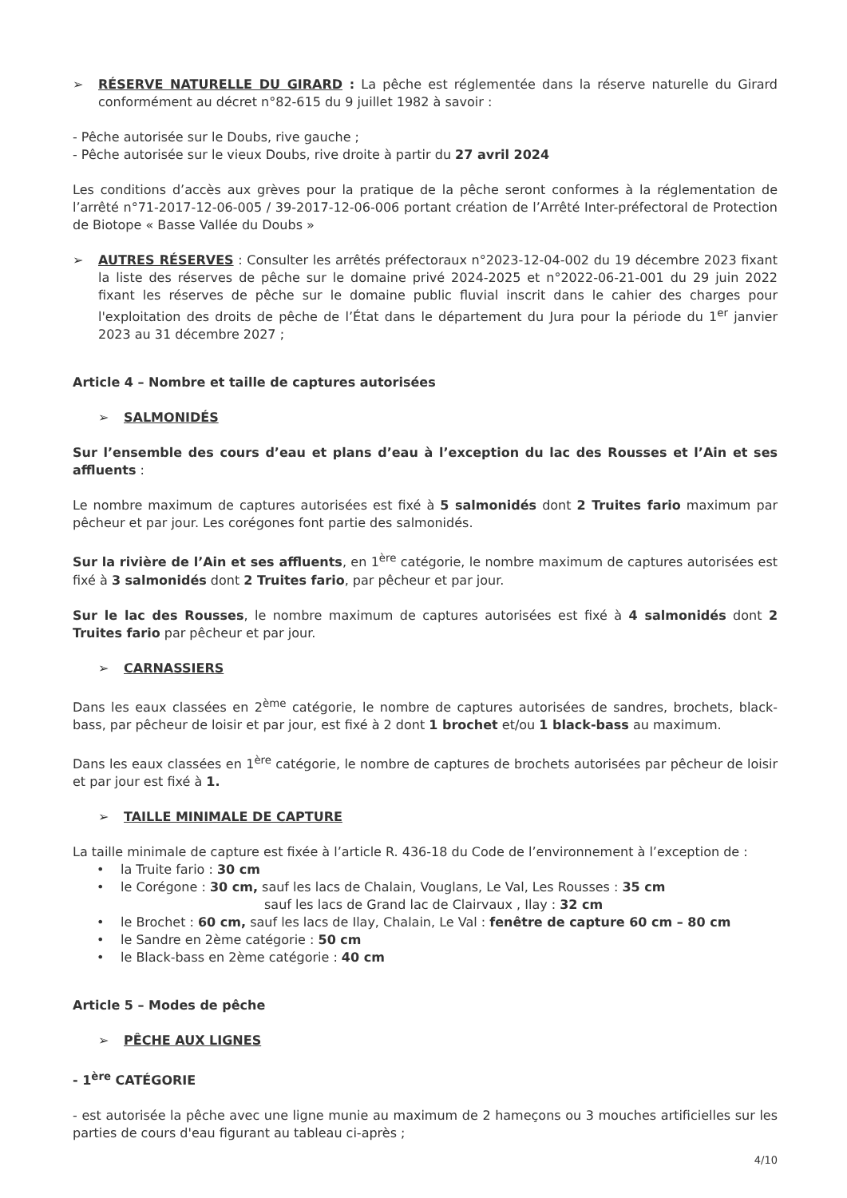➢ RÉSERVE NATURELLE DU GIRARD : La pêche est réglementée dans la réserve naturelle du Girard conformément au décret n°82-615 du 9 juillet 1982 à savoir :
- Pêche autorisée sur le Doubs, rive gauche ;
- Pêche autorisée sur le vieux Doubs, rive droite à partir du 27 avril 2024
Les conditions d’accès aux grèves pour la pratique de la pêche seront conformes à la réglementation de l’arrêté n°71-2017-12-06-005 / 39-2017-12-06-006 portant création de l’Arrêté Inter-préfectoral de Protection de Biotope « Basse Vallée du Doubs »
➢ AUTRES RÉSERVES : Consulter les arrêtés préfectoraux n°2023-12-04-002 du 19 décembre 2023 fixant la liste des réserves de pêche sur le domaine privé 2024-2025 et n°2022-06-21-001 du 29 juin 2022 fixant les réserves de pêche sur le domaine public fluvial inscrit dans le cahier des charges pour l'exploitation des droits de pêche de l’État dans le département du Jura pour la période du 1<sup>er</sup> janvier 2023 au 31 décembre 2027 ;
Article 4 – Nombre et taille de captures autorisées
➢ SALMONIDÉS
Sur l’ensemble des cours d’eau et plans d’eau à l’exception du lac des Rousses et l’Ain et ses affluents :
Le nombre maximum de captures autorisées est fixé à 5 salmonidés dont 2 Truites fario maximum par pêcheur et par jour. Les corégones font partie des salmonidés.
Sur la rivière de l’Ain et ses affluents, en 1<sup>ère</sup> catégorie, le nombre maximum de captures autorisées est fixé à 3 salmonidés dont 2 Truites fario, par pêcheur et par jour.
Sur le lac des Rousses, le nombre maximum de captures autorisées est fixé à 4 salmonidés dont 2 Truites fario par pêcheur et par jour.
➢ CARNASSIERS
Dans les eaux classées en 2<sup>ème</sup> catégorie, le nombre de captures autorisées de sandres, brochets, black-bass, par pêcheur de loisir et par jour, est fixé à 2 dont 1 brochet et/ou 1 black-bass au maximum.
Dans les eaux classées en 1<sup>ère</sup> catégorie, le nombre de captures de brochets autorisées par pêcheur de loisir et par jour est fixé à 1.
➢ TAILLE MINIMALE DE CAPTURE
La taille minimale de capture est fixée à l’article R. 436-18 du Code de l’environnement à l’exception de :
• la Truite fario : 30 cm
• le Corégone : 30 cm, sauf les lacs de Chalain, Vouglans, Le Val, Les Rousses : 35 cm
sauf les lacs de Grand lac de Clairvaux , Ilay : 32 cm
• le Brochet : 60 cm, sauf les lacs de Ilay, Chalain, Le Val : fenêtre de capture 60 cm – 80 cm
• le Sandre en 2ème catégorie : 50 cm
• le Black-bass en 2ème catégorie : 40 cm
Article 5 – Modes de pêche
➢ PÊCHE AUX LIGNES
- 1<sup>ère</sup> CATÉGORIE
- est autorisée la pêche avec une ligne munie au maximum de 2 hameçons ou 3 mouches artificielles sur les parties de cours d'eau figurant au tableau ci-après ;
4/10